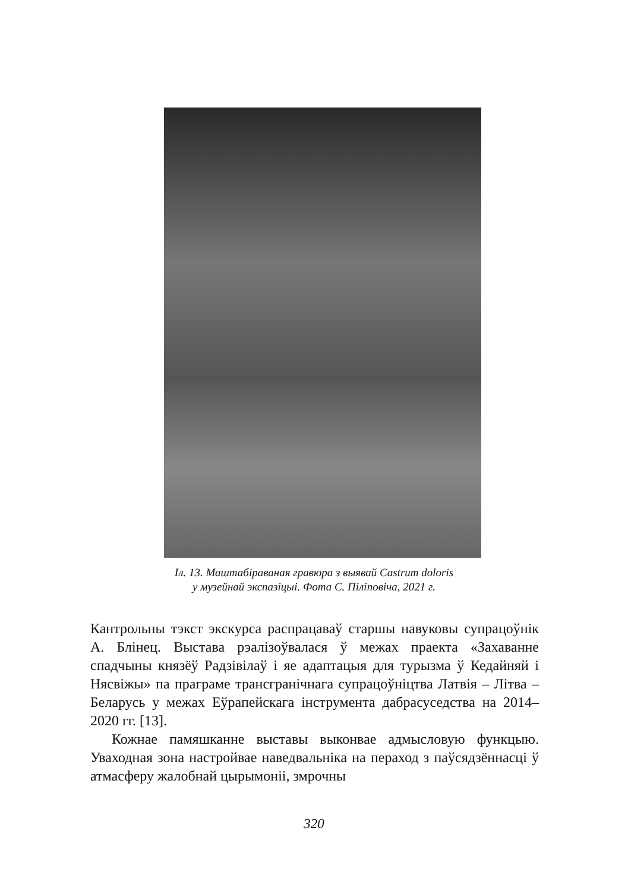Іл. 13. Маштабіраваная гравюра з выявай Castrum doloris
у музейнай экспазіцыі. Фота С. Піліповіча, 2021 г.
Кантрольны тэкст экскурса распрацаваў старшы навуковы су­працоўнік А. Блінец. Выстава рэалізоўвалася ў межах праекта «Захаванне спадчыны князёў Радзівілаў і яе адаптацыя для ту­рызма ў Кедайняй і Нясвіжы» па праграме трансгранічнага супрацоўніцтва Латвія – Літва – Беларусь у межах Еўрапейска­га інструмента дабрасуседства на 2014–2020 гг. [13].
Кожнае памяшканне выставы выконвае адмысловую функ­цыю. Уваходная зона настройвае наведвальніка на пераход з паўсядзённасці ў атмасферу жалобнай цырымоніі, змрочны
320